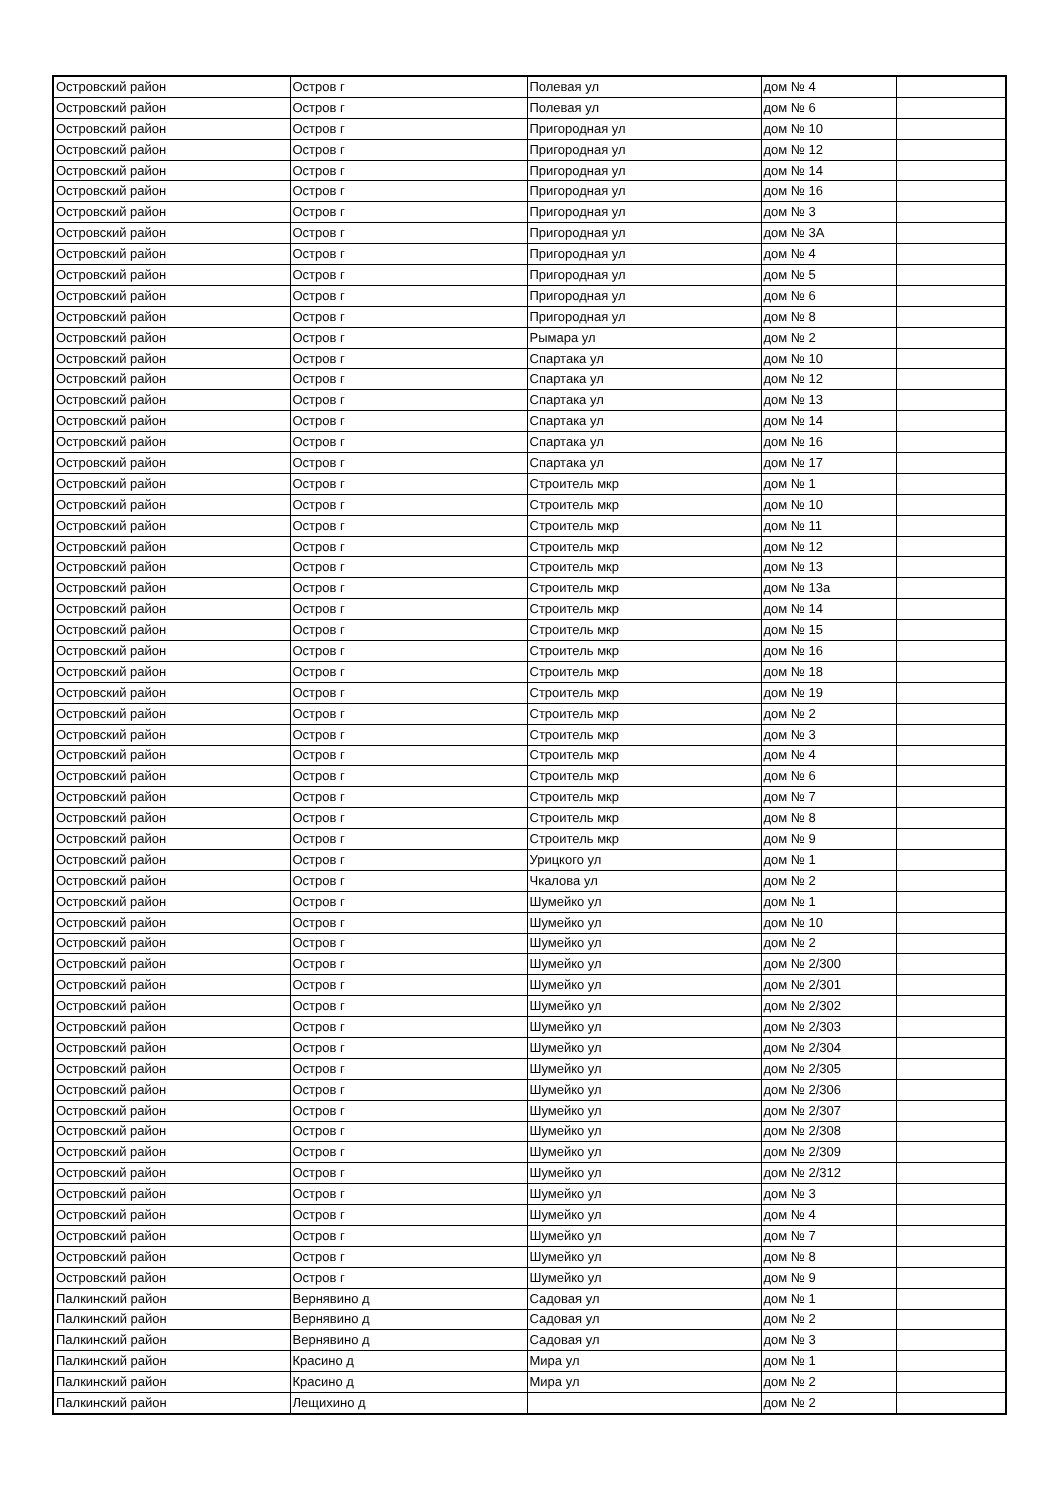| Островский район | Остров г | Полевая ул | дом № 4 | |
| Островский район | Остров г | Полевая ул | дом № 6 | |
| Островский район | Остров г | Пригородная ул | дом № 10 | |
| Островский район | Остров г | Пригородная ул | дом № 12 | |
| Островский район | Остров г | Пригородная ул | дом № 14 | |
| Островский район | Остров г | Пригородная ул | дом № 16 | |
| Островский район | Остров г | Пригородная ул | дом № 3 | |
| Островский район | Остров г | Пригородная ул | дом № 3А | |
| Островский район | Остров г | Пригородная ул | дом № 4 | |
| Островский район | Остров г | Пригородная ул | дом № 5 | |
| Островский район | Остров г | Пригородная ул | дом № 6 | |
| Островский район | Остров г | Пригородная ул | дом № 8 | |
| Островский район | Остров г | Рымара ул | дом № 2 | |
| Островский район | Остров г | Спартака ул | дом № 10 | |
| Островский район | Остров г | Спартака ул | дом № 12 | |
| Островский район | Остров г | Спартака ул | дом № 13 | |
| Островский район | Остров г | Спартака ул | дом № 14 | |
| Островский район | Остров г | Спартака ул | дом № 16 | |
| Островский район | Остров г | Спартака ул | дом № 17 | |
| Островский район | Остров г | Строитель мкр | дом № 1 | |
| Островский район | Остров г | Строитель мкр | дом № 10 | |
| Островский район | Остров г | Строитель мкр | дом № 11 | |
| Островский район | Остров г | Строитель мкр | дом № 12 | |
| Островский район | Остров г | Строитель мкр | дом № 13 | |
| Островский район | Остров г | Строитель мкр | дом № 13а | |
| Островский район | Остров г | Строитель мкр | дом № 14 | |
| Островский район | Остров г | Строитель мкр | дом № 15 | |
| Островский район | Остров г | Строитель мкр | дом № 16 | |
| Островский район | Остров г | Строитель мкр | дом № 18 | |
| Островский район | Остров г | Строитель мкр | дом № 19 | |
| Островский район | Остров г | Строитель мкр | дом № 2 | |
| Островский район | Остров г | Строитель мкр | дом № 3 | |
| Островский район | Остров г | Строитель мкр | дом № 4 | |
| Островский район | Остров г | Строитель мкр | дом № 6 | |
| Островский район | Остров г | Строитель мкр | дом № 7 | |
| Островский район | Остров г | Строитель мкр | дом № 8 | |
| Островский район | Остров г | Строитель мкр | дом № 9 | |
| Островский район | Остров г | Урицкого ул | дом № 1 | |
| Островский район | Остров г | Чкалова ул | дом № 2 | |
| Островский район | Остров г | Шумейко ул | дом № 1 | |
| Островский район | Остров г | Шумейко ул | дом № 10 | |
| Островский район | Остров г | Шумейко ул | дом № 2 | |
| Островский район | Остров г | Шумейко ул | дом № 2/300 | |
| Островский район | Остров г | Шумейко ул | дом № 2/301 | |
| Островский район | Остров г | Шумейко ул | дом № 2/302 | |
| Островский район | Остров г | Шумейко ул | дом № 2/303 | |
| Островский район | Остров г | Шумейко ул | дом № 2/304 | |
| Островский район | Остров г | Шумейко ул | дом № 2/305 | |
| Островский район | Остров г | Шумейко ул | дом № 2/306 | |
| Островский район | Остров г | Шумейко ул | дом № 2/307 | |
| Островский район | Остров г | Шумейко ул | дом № 2/308 | |
| Островский район | Остров г | Шумейко ул | дом № 2/309 | |
| Островский район | Остров г | Шумейко ул | дом № 2/312 | |
| Островский район | Остров г | Шумейко ул | дом № 3 | |
| Островский район | Остров г | Шумейко ул | дом № 4 | |
| Островский район | Остров г | Шумейко ул | дом № 7 | |
| Островский район | Остров г | Шумейко ул | дом № 8 | |
| Островский район | Остров г | Шумейко ул | дом № 9 | |
| Палкинский район | Вернявино д | Садовая ул | дом № 1 | |
| Палкинский район | Вернявино д | Садовая ул | дом № 2 | |
| Палкинский район | Вернявино д | Садовая ул | дом № 3 | |
| Палкинский район | Красино д | Мира ул | дом № 1 | |
| Палкинский район | Красино д | Мира ул | дом № 2 | |
| Палкинский район | Лещихино д | | дом № 2 | |